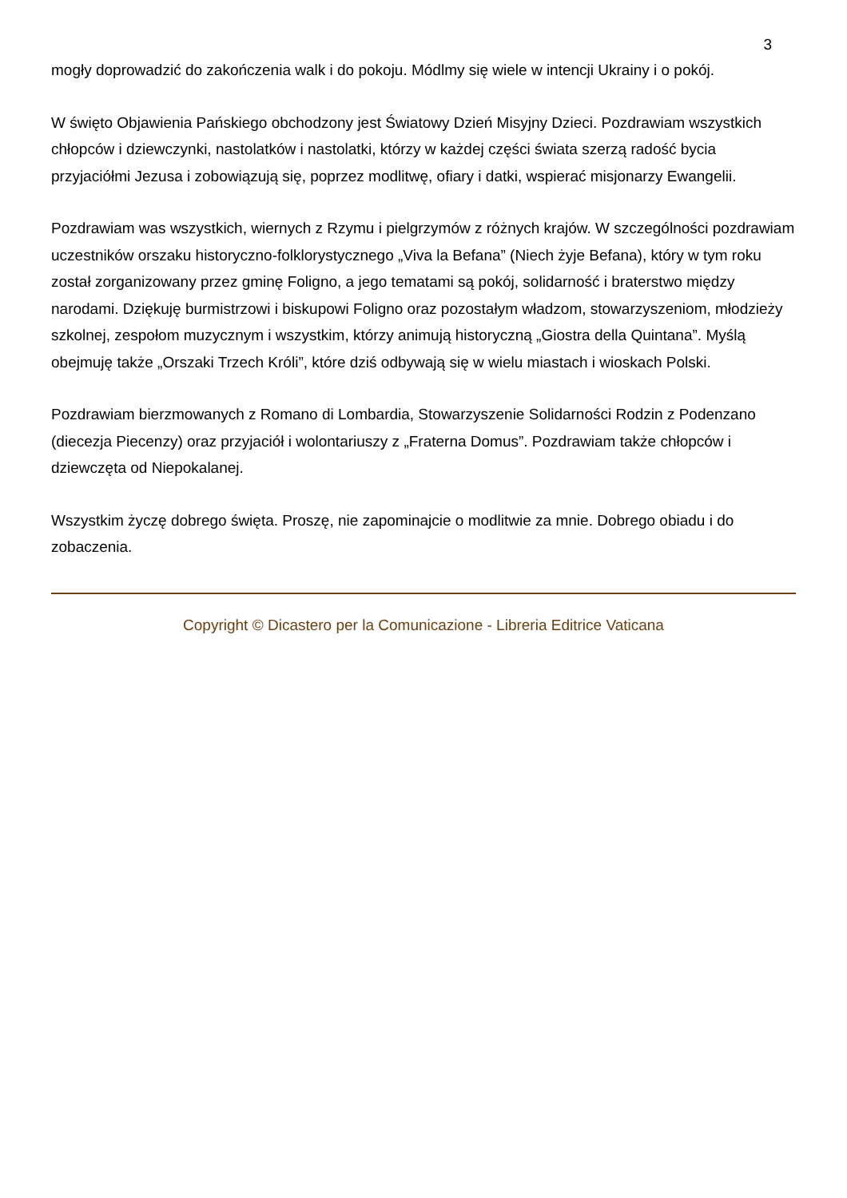3
mogły doprowadzić do zakończenia walk i do pokoju. Módlmy się wiele w intencji Ukrainy i o pokój.
W święto Objawienia Pańskiego obchodzony jest Światowy Dzień Misyjny Dzieci. Pozdrawiam wszystkich chłopców i dziewczynki, nastolatków i nastolatki, którzy w każdej części świata szerzą radość bycia przyjaciółmi Jezusa i zobowiązują się, poprzez modlitwę, ofiary i datki, wspierać misjonarzy Ewangelii.
Pozdrawiam was wszystkich, wiernych z Rzymu i pielgrzymów z różnych krajów. W szczególności pozdrawiam uczestników orszaku historyczno-folklorystycznego „Viva la Befana” (Niech żyje Befana), który w tym roku został zorganizowany przez gminę Foligno, a jego tematami są pokój, solidarność i braterstwo między narodami. Dziękuję burmistrzowi i biskupowi Foligno oraz pozostałym władzom, stowarzyszeniom, młodzieży szkolnej, zespołom muzycznym i wszystkim, którzy animują historyczną „Giostra della Quintana”. Myślą obejmuję także „Orszaki Trzech Króli”, które dziś odbywają się w wielu miastach i wioskach Polski.
Pozdrawiam bierzmowanych z Romano di Lombardia, Stowarzyszenie Solidarności Rodzin z Podenzano (diecezja Piecenzy) oraz przyjaciół i wolontariuszy z „Fraterna Domus”. Pozdrawiam także chłopców i dziewczęta od Niepokalanej.
Wszystkim życzę dobrego święta. Proszę, nie zapominajcie o modlitwie za mnie. Dobrego obiadu i do zobaczenia.
Copyright © Dicastero per la Comunicazione - Libreria Editrice Vaticana